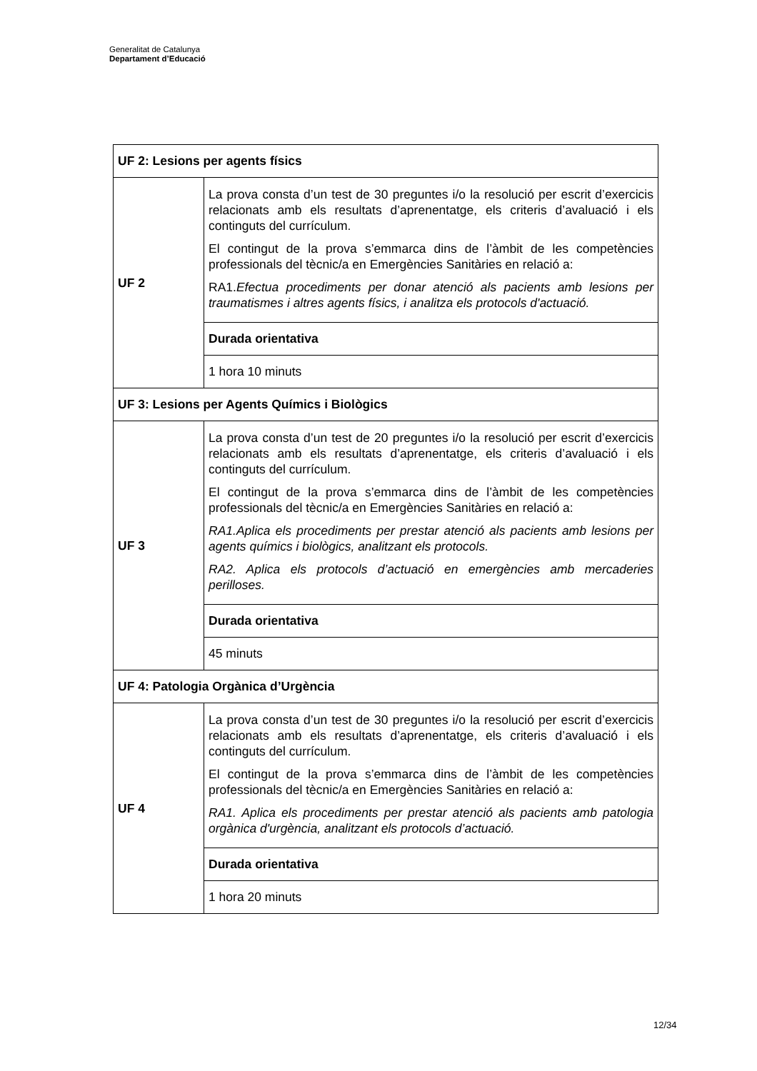Generalitat de Catalunya
Departament d’Educació
| UF 2: Lesions per agents físics | |
| UF 2 | La prova consta d’un test de 30 preguntes i/o la resolució per escrit d’exercicis relacionats amb els resultats d’aprenentatge, els criteris d’avaluació i els continguts del currículum. El contingut de la prova s’emmarca dins de l’àmbit de les competències professionals del tècnic/a en Emergències Sanitàries en relació a: RA1. Efectua procediments per donar atenció als pacients amb lesions per traumatismes i altres agents físics, i analitza els protocols d'actuació. |
| | Durada orientativa |
| | 1 hora 10 minuts |
| UF 3: Lesions per Agents Químics i Biològics | |
| UF 3 | La prova consta d’un test de 20 preguntes i/o la resolució per escrit d’exercicis relacionats amb els resultats d’aprenentatge, els criteris d’avaluació i els continguts del currículum. El contingut de la prova s’emmarca dins de l’àmbit de les competències professionals del tècnic/a en Emergències Sanitàries en relació a: RA1.Aplica els procediments per prestar atenció als pacients amb lesions per agents químics i biològics, analitzant els protocols. RA2. Aplica els protocols d’actuació en emergències amb mercaderies perilloses. |
| | Durada orientativa |
| | 45 minuts |
| UF 4: Patologia Orgànica d’Urgència | |
| UF 4 | La prova consta d’un test de 30 preguntes i/o la resolució per escrit d’exercicis relacionats amb els resultats d’aprenentatge, els criteris d’avaluació i els continguts del currículum. El contingut de la prova s’emmarca dins de l’àmbit de les competències professionals del tècnic/a en Emergències Sanitàries en relació a: RA1. Aplica els procediments per prestar atenció als pacients amb patologia orgànica d'urgència, analitzant els protocols d’actuació. |
| | Durada orientativa |
| | 1 hora 20 minuts |
12/34